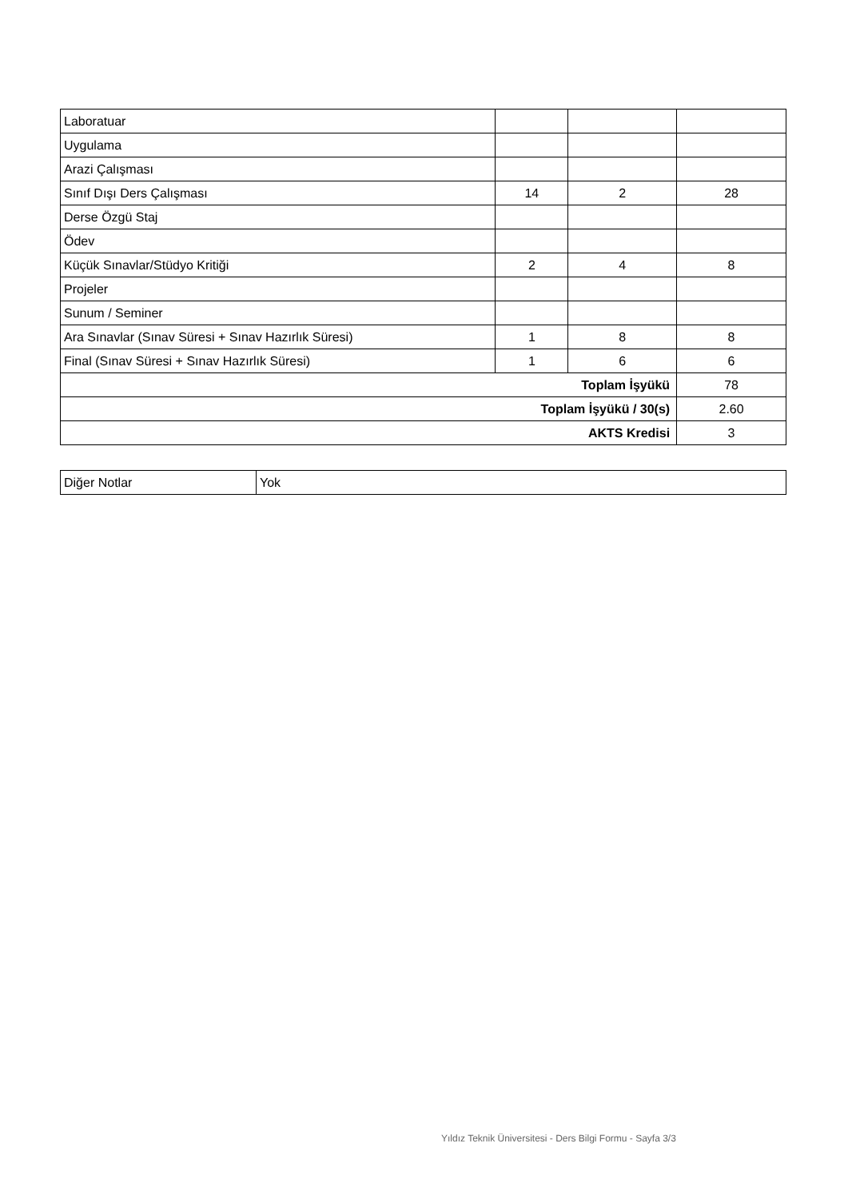| Laboratuar | | | |
| Uygulama | | | |
| Arazi Çalışması | | | |
| Sınıf Dışı Ders Çalışması | 14 | 2 | 28 |
| Derse Özgü Staj | | | |
| Ödev | | | |
| Küçük Sınavlar/Stüdyo Kritiği | 2 | 4 | 8 |
| Projeler | | | |
| Sunum / Seminer | | | |
| Ara Sınavlar (Sınav Süresi + Sınav Hazırlık Süresi) | 1 | 8 | 8 |
| Final (Sınav Süresi + Sınav Hazırlık Süresi) | 1 | 6 | 6 |
| Toplam İşyükü | | | 78 |
| Toplam İşyükü / 30(s) | | | 2.60 |
| AKTS Kredisi | | | 3 |
| Diğer Notlar | Yok |
Yıldız Teknik Üniversitesi - Ders Bilgi Formu - Sayfa 3/3